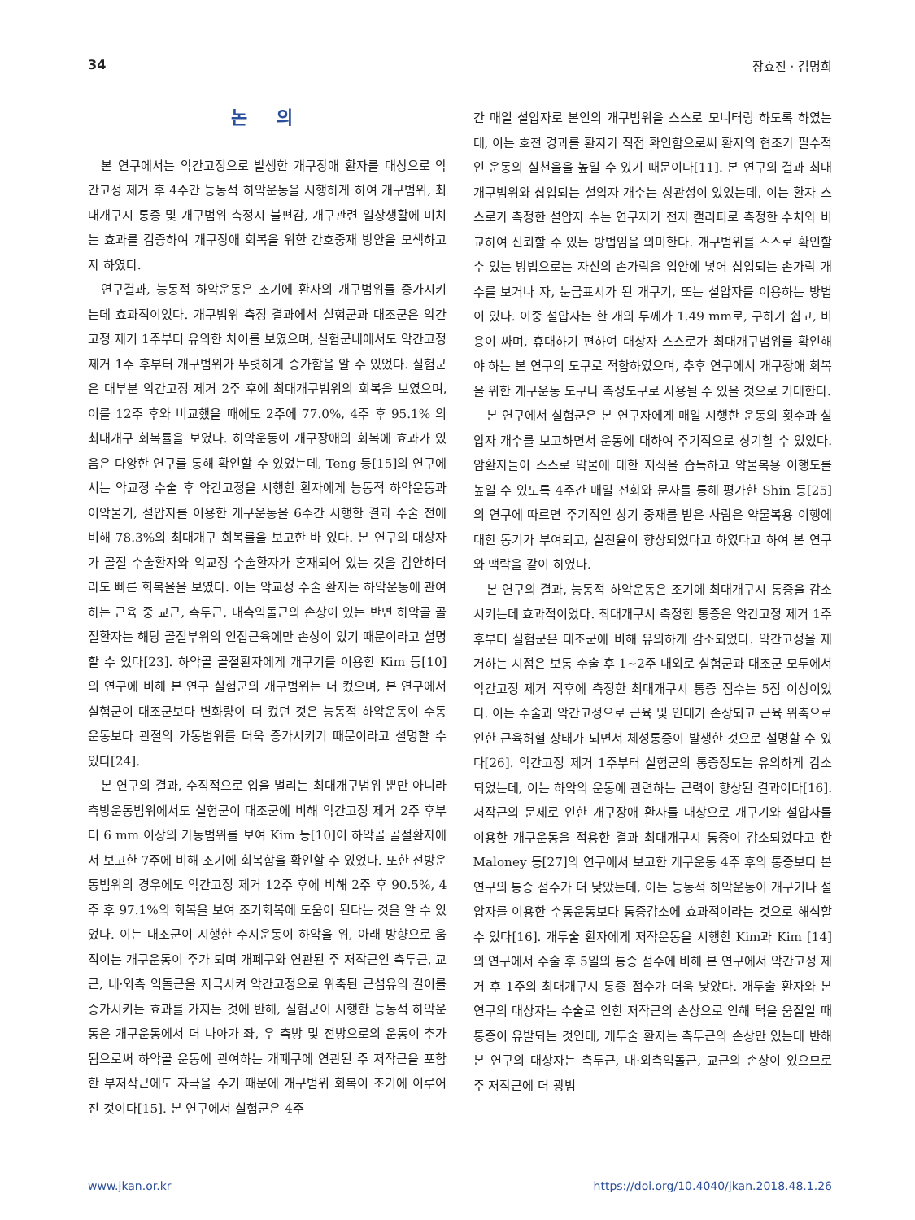34 장효진 · 김명희
논 의
본 연구에서는 악간고정으로 발생한 개구장애 환자를 대상으로 악간고정 제거 후 4주간 능동적 하악운동을 시행하게 하여 개구범위, 최대개구시 통증 및 개구범위 측정시 불편감, 개구관련 일상생활에 미치는 효과를 검증하여 개구장애 회복을 위한 간호중재 방안을 모색하고자 하였다.
연구결과, 능동적 하악운동은 조기에 환자의 개구범위를 증가시키는데 효과적이었다. 개구범위 측정 결과에서 실험군과 대조군은 악간고정 제거 1주부터 유의한 차이를 보였으며, 실험군내에서도 악간고정 제거 1주 후부터 개구범위가 뚜렷하게 증가함을 알 수 있었다. 실험군은 대부분 악간고정 제거 2주 후에 최대개구범위의 회복을 보였으며, 이를 12주 후와 비교했을 때에도 2주에 77.0%, 4주 후 95.1% 의 최대개구 회복률을 보였다. 하악운동이 개구장애의 회복에 효과가 있음은 다양한 연구를 통해 확인할 수 있었는데, Teng 등[15]의 연구에서는 악교정 수술 후 악간고정을 시행한 환자에게 능동적 하악운동과 이악물기, 설압자를 이용한 개구운동을 6주간 시행한 결과 수술 전에 비해 78.3%의 최대개구 회복률을 보고한 바 있다. 본 연구의 대상자가 골절 수술환자와 악교정 수술환자가 혼재되어 있는 것을 감안하더라도 빠른 회복율을 보였다. 이는 악교정 수술 환자는 하악운동에 관여하는 근육 중 교근, 측두근, 내측익돌근의 손상이 있는 반면 하악골 골절환자는 해당 골절부위의 인접근육에만 손상이 있기 때문이라고 설명할 수 있다[23]. 하악골 골절환자에게 개구기를 이용한 Kim 등[10]의 연구에 비해 본 연구 실험군의 개구범위는 더 컸으며, 본 연구에서 실험군이 대조군보다 변화량이 더 컸던 것은 능동적 하악운동이 수동운동보다 관절의 가동범위를 더욱 증가시키기 때문이라고 설명할 수 있다[24].
본 연구의 결과, 수직적으로 입을 벌리는 최대개구범위 뿐만 아니라 측방운동범위에서도 실험군이 대조군에 비해 악간고정 제거 2주 후부터 6 mm 이상의 가동범위를 보여 Kim 등[10]이 하악골 골절환자에서 보고한 7주에 비해 조기에 회복함을 확인할 수 있었다. 또한 전방운동범위의 경우에도 악간고정 제거 12주 후에 비해 2주 후 90.5%, 4주 후 97.1%의 회복을 보여 조기회복에 도움이 된다는 것을 알 수 있었다. 이는 대조군이 시행한 수지운동이 하악을 위, 아래 방향으로 움직이는 개구운동이 주가 되며 개폐구와 연관된 주 저작근인 측두근, 교근, 내·외측 익돌근을 자극시켜 악간고정으로 위축된 근섬유의 길이를 증가시키는 효과를 가지는 것에 반해, 실험군이 시행한 능동적 하악운동은 개구운동에서 더 나아가 좌, 우 측방 및 전방으로의 운동이 추가됨으로써 하악골 운동에 관여하는 개폐구에 연관된 주 저작근을 포함한 부저작근에도 자극을 주기 때문에 개구범위 회복이 조기에 이루어진 것이다[15]. 본 연구에서 실험군은 4주
간 매일 설압자로 본인의 개구범위을 스스로 모니터링 하도록 하였는데, 이는 호전 경과를 환자가 직접 확인함으로써 환자의 협조가 필수적인 운동의 실천율을 높일 수 있기 때문이다[11]. 본 연구의 결과 최대개구범위와 삽입되는 설압자 개수는 상관성이 있었는데, 이는 환자 스스로가 측정한 설압자 수는 연구자가 전자 캘리퍼로 측정한 수치와 비교하여 신뢰할 수 있는 방법임을 의미한다. 개구범위를 스스로 확인할 수 있는 방법으로는 자신의 손가락을 입안에 넣어 삽입되는 손가락 개수를 보거나 자, 눈금표시가 된 개구기, 또는 설압자를 이용하는 방법이 있다. 이중 설압자는 한 개의 두께가 1.49 mm로, 구하기 쉽고, 비용이 싸며, 휴대하기 편하여 대상자 스스로가 최대개구범위를 확인해야 하는 본 연구의 도구로 적합하였으며, 추후 연구에서 개구장애 회복을 위한 개구운동 도구나 측정도구로 사용될 수 있을 것으로 기대한다.
본 연구에서 실험군은 본 연구자에게 매일 시행한 운동의 횟수과 설압자 개수를 보고하면서 운동에 대하여 주기적으로 상기할 수 있었다. 암환자들이 스스로 약물에 대한 지식을 습득하고 약물복용 이행도를 높일 수 있도록 4주간 매일 전화와 문자를 통해 평가한 Shin 등[25]의 연구에 따르면 주기적인 상기 중재를 받은 사람은 약물복용 이행에 대한 동기가 부여되고, 실천율이 향상되었다고 하였다고 하여 본 연구와 맥락을 같이 하였다.
본 연구의 결과, 능동적 하악운동은 조기에 최대개구시 통증을 감소시키는데 효과적이었다. 최대개구시 측정한 통증은 악간고정 제거 1주 후부터 실험군은 대조군에 비해 유의하게 감소되었다. 악간고정을 제거하는 시점은 보통 수술 후 1~2주 내외로 실험군과 대조군 모두에서 악간고정 제거 직후에 측정한 최대개구시 통증 점수는 5점 이상이었다. 이는 수술과 악간고정으로 근육 및 인대가 손상되고 근육 위축으로 인한 근육허혈 상태가 되면서 체성통증이 발생한 것으로 설명할 수 있다[26]. 악간고정 제거 1주부터 실험군의 통증정도는 유의하게 감소되었는데, 이는 하악의 운동에 관련하는 근력이 향상된 결과이다[16]. 저작근의 문제로 인한 개구장애 환자를 대상으로 개구기와 설압자를 이용한 개구운동을 적용한 결과 최대개구시 통증이 감소되었다고 한 Maloney 등[27]의 연구에서 보고한 개구운동 4주 후의 통증보다 본 연구의 통증 점수가 더 낮았는데, 이는 능동적 하악운동이 개구기나 설압자를 이용한 수동운동보다 통증감소에 효과적이라는 것으로 해석할 수 있다[16]. 개두술 환자에게 저작운동을 시행한 Kim과 Kim [14]의 연구에서 수술 후 5일의 통증 점수에 비해 본 연구에서 악간고정 제거 후 1주의 최대개구시 통증 점수가 더욱 낮았다. 개두술 환자와 본 연구의 대상자는 수술로 인한 저작근의 손상으로 인해 턱을 움질일 때 통증이 유발되는 것인데, 개두술 환자는 측두근의 손상만 있는데 반해 본 연구의 대상자는 측두근, 내·외측익돌근, 교근의 손상이 있으므로 주 저작근에 더 광범
www.jkan.or.kr https://doi.org/10.4040/jkan.2018.48.1.26